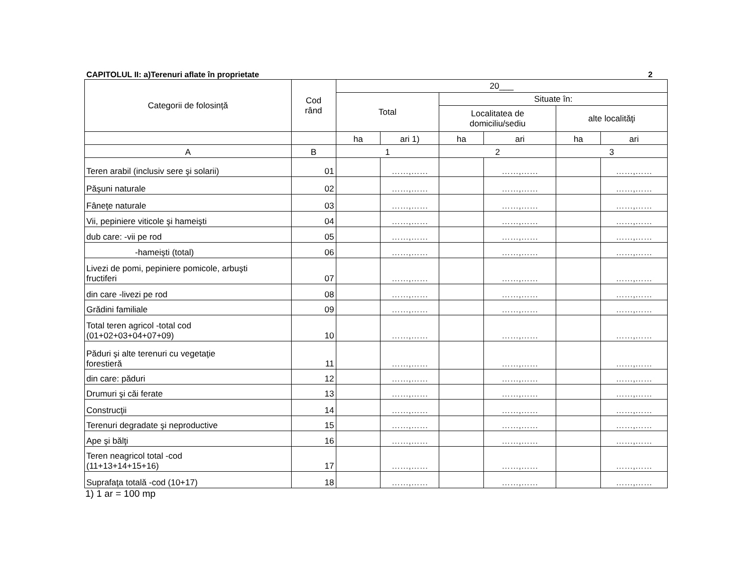CAPITOLUL II: a)Terenuri aflate în proprietate 2
| Categorii de folosință | Cod rând | 20___ | | | | | |
| --- | --- | --- | --- | --- | --- | --- | --- |
| | | Total | | Situate în: | | | |
| | | | | Localitatea de domiciliu/sediu | | alte localităţi | |
| | | ha | ari 1) | ha | ari | ha | ari |
| A | B | 1 | | 2 | | 3 | |
| Teren arabil (inclusiv sere şi solarii) | 01 | | ……,…… | | ……,…… | | ……,…… |
| Păşuni naturale | 02 | | ……,…… | | ……,…… | | ……,…… |
| Fâneţe naturale | 03 | | ……,…… | | ……,…… | | ……,…… |
| Vii, pepiniere viticole şi hameişti | 04 | | ……,…… | | ……,…… | | ……,…… |
| dub care: -vii pe rod | 05 | | ……,…… | | ……,…… | | ……,…… |
| -hameişti (total) | 06 | | ……,…… | | ……,…… | | ……,…… |
| Livezi de pomi, pepiniere pomicole, arbuşti fructiferi | 07 | | ……,…… | | ……,…… | | ……,…… |
| din care -livezi pe rod | 08 | | ……,…… | | ……,…… | | ……,…… |
| Grădini familiale | 09 | | ……,…… | | ……,…… | | ……,…… |
| Total teren agricol -total cod (01+02+03+04+07+09) | 10 | | ……,…… | | ……,…… | | ……,…… |
| Păduri şi alte terenuri cu vegetaţie forestieră | 11 | | ……,…… | | ……,…… | | ……,…… |
| din care: păduri | 12 | | ……,…… | | ……,…… | | ……,…… |
| Drumuri şi căi ferate | 13 | | ……,…… | | ……,…… | | ……,…… |
| Construcţii | 14 | | ……,…… | | ……,…… | | ……,…… |
| Terenuri degradate şi neproductive | 15 | | ……,…… | | ……,…… | | ……,…… |
| Ape şi bălţi | 16 | | ……,…… | | ……,…… | | ……,…… |
| Teren neagricol total -cod (11+13+14+15+16) | 17 | | ……,…… | | ……,…… | | ……,…… |
| Suprafaţa totală -cod (10+17) | 18 | | ……,…… | | ……,…… | | ……,…… |
1) 1 ar = 100 mp